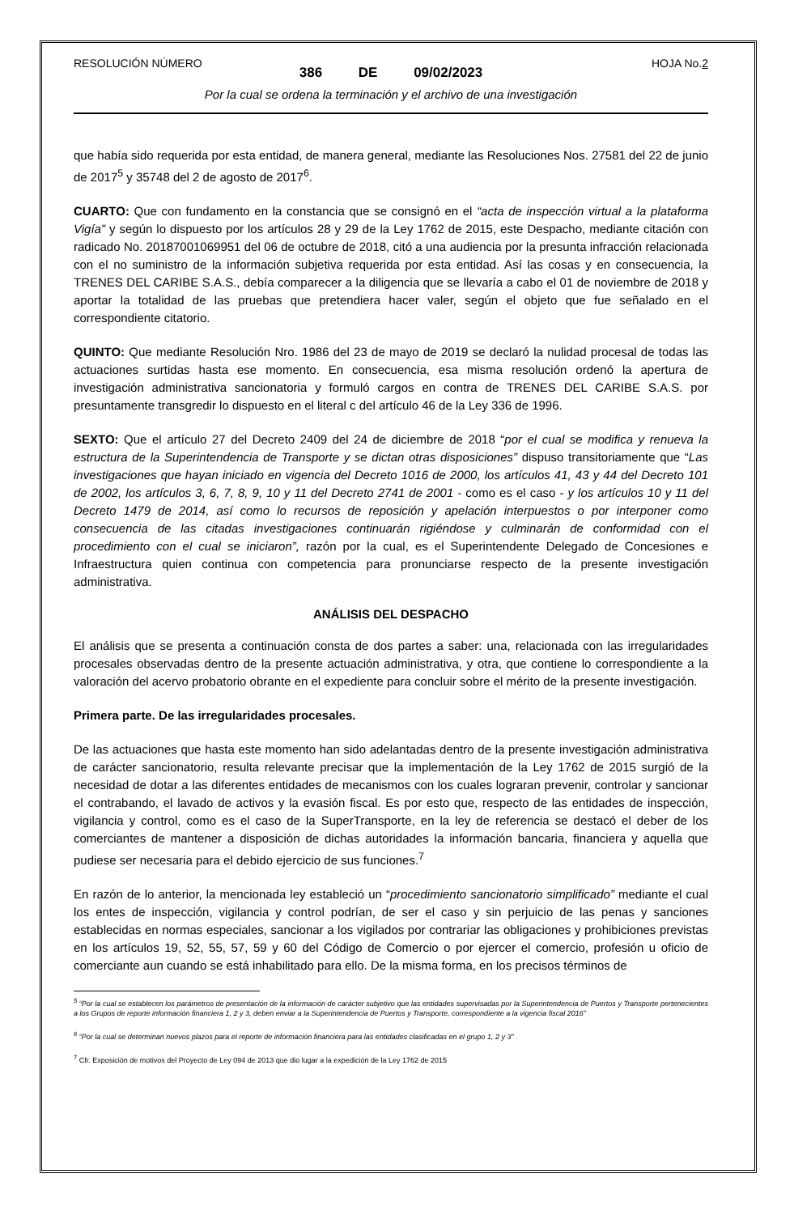RESOLUCIÓN NÚMERO HOJA No.2
386 DE 09/02/2023
Por la cual se ordena la terminación y el archivo de una investigación
que había sido requerida por esta entidad, de manera general, mediante las Resoluciones Nos. 27581 del 22 de junio de 2017<sup>5</sup> y 35748 del 2 de agosto de 2017<sup>6</sup>.
CUARTO: Que con fundamento en la constancia que se consignó en el “acta de inspección virtual a la plataforma Vigía” y según lo dispuesto por los artículos 28 y 29 de la Ley 1762 de 2015, este Despacho, mediante citación con radicado No. 20187001069951 del 06 de octubre de 2018, citó a una audiencia por la presunta infracción relacionada con el no suministro de la información subjetiva requerida por esta entidad. Así las cosas y en consecuencia, la TRENES DEL CARIBE S.A.S., debía comparecer a la diligencia que se llevaría a cabo el 01 de noviembre de 2018 y aportar la totalidad de las pruebas que pretendiera hacer valer, según el objeto que fue señalado en el correspondiente citatorio.
QUINTO: Que mediante Resolución Nro. 1986 del 23 de mayo de 2019 se declaró la nulidad procesal de todas las actuaciones surtidas hasta ese momento. En consecuencia, esa misma resolución ordenó la apertura de investigación administrativa sancionatoria y formuló cargos en contra de TRENES DEL CARIBE S.A.S. por presuntamente transgredir lo dispuesto en el literal c del artículo 46 de la Ley 336 de 1996.
SEXTO: Que el artículo 27 del Decreto 2409 del 24 de diciembre de 2018 “por el cual se modifica y renueva la estructura de la Superintendencia de Transporte y se dictan otras disposiciones” dispuso transitoriamente que “Las investigaciones que hayan iniciado en vigencia del Decreto 1016 de 2000, los artículos 41, 43 y 44 del Decreto 101 de 2002, los artículos 3, 6, 7, 8, 9, 10 y 11 del Decreto 2741 de 2001 - como es el caso - y los artículos 10 y 11 del Decreto 1479 de 2014, así como lo recursos de reposición y apelación interpuestos o por interponer como consecuencia de las citadas investigaciones continuarán rigiéndose y culminarán de conformidad con el procedimiento con el cual se iniciaron”, razón por la cual, es el Superintendente Delegado de Concesiones e Infraestructura quien continua con competencia para pronunciarse respecto de la presente investigación administrativa.
ANÁLISIS DEL DESPACHO
El análisis que se presenta a continuación consta de dos partes a saber: una, relacionada con las irregularidades procesales observadas dentro de la presente actuación administrativa, y otra, que contiene lo correspondiente a la valoración del acervo probatorio obrante en el expediente para concluir sobre el mérito de la presente investigación.
Primera parte. De las irregularidades procesales.
De las actuaciones que hasta este momento han sido adelantadas dentro de la presente investigación administrativa de carácter sancionatorio, resulta relevante precisar que la implementación de la Ley 1762 de 2015 surgió de la necesidad de dotar a las diferentes entidades de mecanismos con los cuales lograran prevenir, controlar y sancionar el contrabando, el lavado de activos y la evasión fiscal. Es por esto que, respecto de las entidades de inspección, vigilancia y control, como es el caso de la SuperTransporte, en la ley de referencia se destacó el deber de los comerciantes de mantener a disposición de dichas autoridades la información bancaria, financiera y aquella que pudiese ser necesaria para el debido ejercicio de sus funciones.<sup>7</sup>
En razón de lo anterior, la mencionada ley estableció un “procedimiento sancionatorio simplificado” mediante el cual los entes de inspección, vigilancia y control podrían, de ser el caso y sin perjuicio de las penas y sanciones establecidas en normas especiales, sancionar a los vigilados por contrariar las obligaciones y prohibiciones previstas en los artículos 19, 52, 55, 57, 59 y 60 del Código de Comercio o por ejercer el comercio, profesión u oficio de comerciante aun cuando se está inhabilitado para ello. De la misma forma, en los precisos términos de
<sup>5</sup> “Por la cual se establecen los parámetros de presentación de la información de carácter subjetivo que las entidades supervisadas por la Superintendencia de Puertos y Transporte pertenecientes a los Grupos de reporte información financiera 1, 2 y 3, deben enviar a la Superintendencia de Puertos y Transporte, correspondiente a la vigencia fiscal 2016”
<sup>6</sup> “Por la cual se determinan nuevos plazos para el reporte de información financiera para las entidades clasificadas en el grupo 1, 2 y 3”
<sup>7</sup> Cfr. Exposición de motivos del Proyecto de Ley 094 de 2013 que dio lugar a la expedición de la Ley 1762 de 2015